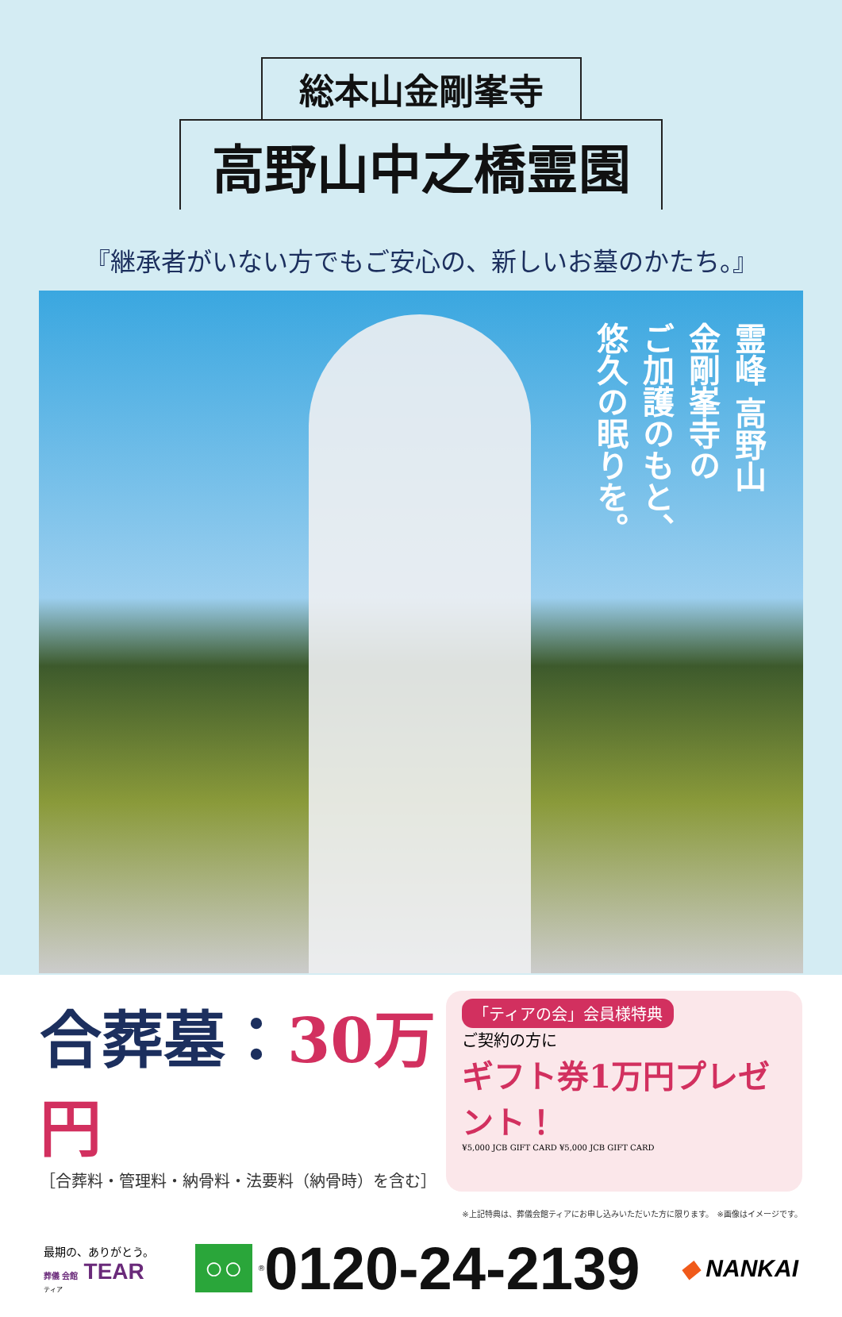総本山金剛峯寺
高野山中之橋霊園
『継承者がいない方でもご安心の、新しいお墓のかたち。』
霊峰 高野山
金剛峯寺の
ご加護のもと、
悠久の眠りを。
合葬墓：30万円
［合葬料・管理料・納骨料・法要料（納骨時）を含む］
「ティアの会」会員様特典
ご契約の方に
ギフト券1万円プレゼント！
¥5,000 JCB GIFT CARD ¥5,000 JCB GIFT CARD
※上記特典は、葬儀会館ティアにお申し込みいただいた方に限ります。　※画像はイメージです。
最期の、ありがとう。
葬儀 会館 TEAR
ティア
○○ ® 0120-24-2139
◆ NANKAI